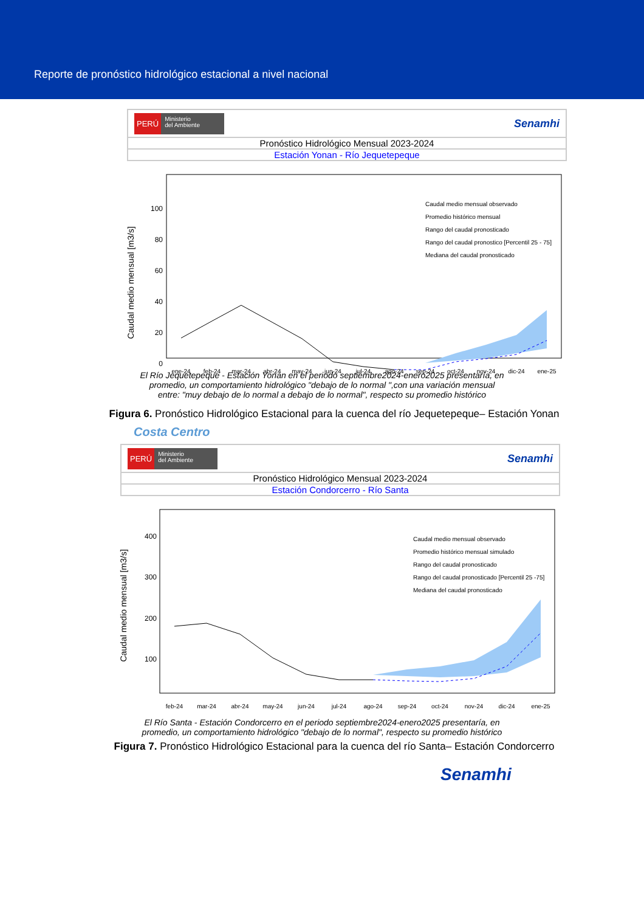Reporte de pronóstico hidrológico estacional a nivel nacional
PERÚ Ministerio
del Ambiente
Senamhi
Pronóstico Hidrológico Mensual 2023-2024
Estación Yonan - Río Jequetepeque
Caudal medio mensual [m3/s]
100
80
60
40
20
0
Caudal medio mensual observado
Promedio histórico mensual
Rango del caudal pronosticado
Rango del caudal pronostico [Percentil 25 - 75]
Mediana del caudal pronosticado
ene-24
feb-24
mar-24
abr-24
may-24
jun-24
jul-24
ago-24
sep-24
oct-24
nov-24
dic-24
ene-25
El Río Jequetepeque - Estación Yonan en el periodo septiembre2024-enero2025 presentaría, en promedio, un comportamiento hidrológico "debajo de lo normal ",con una variación mensual entre: "muy debajo de lo normal a debajo de lo normal", respecto su promedio histórico
Figura 6. Pronóstico Hidrológico Estacional para la cuenca del río Jequetepeque– Estación Yonan
Costa Centro
PERÚ Ministerio
del Ambiente
Senamhi
Pronóstico Hidrológico Mensual 2023-2024
Estación Condorcerro - Río Santa
Caudal medio mensual [m3/s]
400
300
200
100
Caudal medio mensual observado
Promedio histórico mensual simulado
Rango del caudal pronosticado
Rango del caudal pronosticado [Percentil 25 -75]
Mediana del caudal pronosticado
feb-24
mar-24
abr-24
may-24
jun-24
jul-24
ago-24
sep-24
oct-24
nov-24
dic-24
ene-25
El Río Santa - Estación Condorcerro en el periodo septiembre2024-enero2025 presentaría, en promedio, un comportamiento hidrológico "debajo de lo normal", respecto su promedio histórico
Figura 7. Pronóstico Hidrológico Estacional para la cuenca del río Santa– Estación Condorcerro
Senamhi